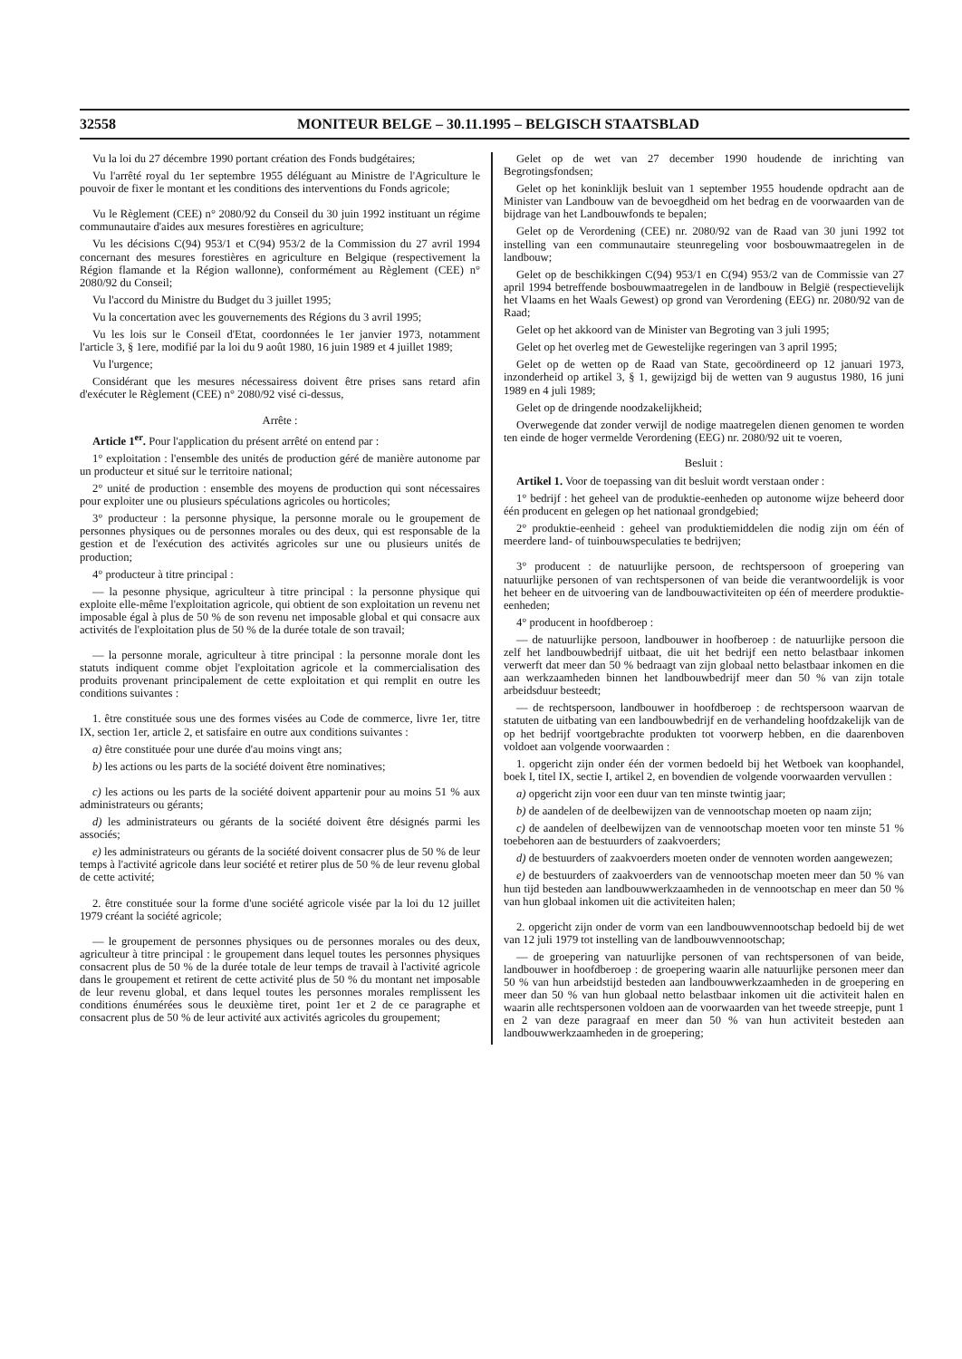32558 MONITEUR BELGE – 30.11.1995 – BELGISCH STAATSBLAD
Vu la loi du 27 décembre 1990 portant création des Fonds budgétaires;
Vu l'arrêté royal du 1er septembre 1955 déléguant au Ministre de l'Agriculture le pouvoir de fixer le montant et les conditions des interventions du Fonds agricole;
Vu le Règlement (CEE) n° 2080/92 du Conseil du 30 juin 1992 instituant un régime communautaire d'aides aux mesures forestières en agriculture;
Vu les décisions C(94) 953/1 et C(94) 953/2 de la Commission du 27 avril 1994 concernant des mesures forestières en agriculture en Belgique (respectivement la Région flamande et la Région wallonne), conformément au Règlement (CEE) n° 2080/92 du Conseil;
Vu l'accord du Ministre du Budget du 3 juillet 1995;
Vu la concertation avec les gouvernements des Régions du 3 avril 1995;
Vu les lois sur le Conseil d'Etat, coordonnées le 1er janvier 1973, notamment l'article 3, § 1ere, modifié par la loi du 9 août 1980, 16 juin 1989 et 4 juillet 1989;
Vu l'urgence;
Considérant que les mesures nécessairess doivent être prises sans retard afin d'exécuter le Règlement (CEE) n° 2080/92 visé ci-dessus,
Arrête :
Article 1<sup>er</sup>. Pour l'application du présent arrêté on entend par :
1° exploitation : l'ensemble des unités de production géré de manière autonome par un producteur et situé sur le territoire national;
2° unité de production : ensemble des moyens de production qui sont nécessaires pour exploiter une ou plusieurs spéculations agricoles ou horticoles;
3° producteur : la personne physique, la personne morale ou le groupement de personnes physiques ou de personnes morales ou des deux, qui est responsable de la gestion et de l'exécution des activités agricoles sur une ou plusieurs unités de production;
4° producteur à titre principal :
— la pesonne physique, agriculteur à titre principal : la personne physique qui exploite elle-même l'exploitation agricole, qui obtient de son exploitation un revenu net imposable égal à plus de 50 % de son revenu net imposable global et qui consacre aux activités de l'exploitation plus de 50 % de la durée totale de son travail;
— la personne morale, agriculteur à titre principal : la personne morale dont les statuts indiquent comme objet l'exploitation agricole et la commercialisation des produits provenant principalement de cette exploitation et qui remplit en outre les conditions suivantes :
1. être constituée sous une des formes visées au Code de commerce, livre 1er, titre IX, section 1er, article 2, et satisfaire en outre aux conditions suivantes :
a) être constituée pour une durée d'au moins vingt ans;
b) les actions ou les parts de la société doivent être nominatives;
c) les actions ou les parts de la société doivent appartenir pour au moins 51 % aux administrateurs ou gérants;
d) les administrateurs ou gérants de la société doivent être désignés parmi les associés;
e) les administrateurs ou gérants de la société doivent consacrer plus de 50 % de leur temps à l'activité agricole dans leur société et retirer plus de 50 % de leur revenu global de cette activité;
2. être constituée sour la forme d'une société agricole visée par la loi du 12 juillet 1979 créant la société agricole;
— le groupement de personnes physiques ou de personnes morales ou des deux, agriculteur à titre principal : le groupement dans lequel toutes les personnes physiques consacrent plus de 50 % de la durée totale de leur temps de travail à l'activité agricole dans le groupement et retirent de cette activité plus de 50 % du montant net imposable de leur revenu global, et dans lequel toutes les personnes morales remplissent les conditions énumérées sous le deuxième tiret, point 1er et 2 de ce paragraphe et consacrent plus de 50 % de leur activité aux activités agricoles du groupement;
Gelet op de wet van 27 december 1990 houdende de inrichting van Begrotingsfondsen;
Gelet op het koninklijk besluit van 1 september 1955 houdende opdracht aan de Minister van Landbouw van de bevoegdheid om het bedrag en de voorwaarden van de bijdrage van het Landbouwfonds te bepalen;
Gelet op de Verordening (CEE) nr. 2080/92 van de Raad van 30 juni 1992 tot instelling van een communautaire steunregeling voor bosbouwmaatregelen in de landbouw;
Gelet op de beschikkingen C(94) 953/1 en C(94) 953/2 van de Commissie van 27 april 1994 betreffende bosbouwmaatregelen in de landbouw in België (respectievelijk het Vlaams en het Waals Gewest) op grond van Verordening (EEG) nr. 2080/92 van de Raad;
Gelet op het akkoord van de Minister van Begroting van 3 juli 1995;
Gelet op het overleg met de Gewestelijke regeringen van 3 april 1995;
Gelet op de wetten op de Raad van State, gecoördineerd op 12 januari 1973, inzonderheid op artikel 3, § 1, gewijzigd bij de wetten van 9 augustus 1980, 16 juni 1989 en 4 juli 1989;
Gelet op de dringende noodzakelijkheid;
Overwegende dat zonder verwijl de nodige maatregelen dienen genomen te worden ten einde de hoger vermelde Verordening (EEG) nr. 2080/92 uit te voeren,
Besluit :
Artikel 1. Voor de toepassing van dit besluit wordt verstaan onder :
1° bedrijf : het geheel van de produktie-eenheden op autonome wijze beheerd door één producent en gelegen op het nationaal grondgebied;
2° produktie-eenheid : geheel van produktiemiddelen die nodig zijn om één of meerdere land- of tuinbouwspeculaties te bedrijven;
3° producent : de natuurlijke persoon, de rechtspersoon of groepering van natuurlijke personen of van rechtspersonen of van beide die verantwoordelijk is voor het beheer en de uitvoering van de landbouwactiviteiten op één of meerdere produktie-eenheden;
4° producent in hoofdberoep :
— de natuurlijke persoon, landbouwer in hoofberoep : de natuurlijke persoon die zelf het landbouwbedrijf uitbaat, die uit het bedrijf een netto belastbaar inkomen verwerft dat meer dan 50 % bedraagt van zijn globaal netto belastbaar inkomen en die aan werkzaamheden binnen het landbouwbedrijf meer dan 50 % van zijn totale arbeidsduur besteedt;
— de rechtspersoon, landbouwer in hoofdberoep : de rechtspersoon waarvan de statuten de uitbating van een landbouwbedrijf en de verhandeling hoofdzakelijk van de op het bedrijf voortgebrachte produkten tot voorwerp hebben, en die daarenboven voldoet aan volgende voorwaarden :
1. opgericht zijn onder één der vormen bedoeld bij het Wetboek van koophandel, boek I, titel IX, sectie I, artikel 2, en bovendien de volgende voorwaarden vervullen :
a) opgericht zijn voor een duur van ten minste twintig jaar;
b) de aandelen of de deelbewijzen van de vennootschap moeten op naam zijn;
c) de aandelen of deelbewijzen van de vennootschap moeten voor ten minste 51 % toebehoren aan de bestuurders of zaakvoerders;
d) de bestuurders of zaakvoerders moeten onder de vennoten worden aangewezen;
e) de bestuurders of zaakvoerders van de vennootschap moeten meer dan 50 % van hun tijd besteden aan landbouwwerkzaamheden in de vennootschap en meer dan 50 % van hun globaal inkomen uit die activiteiten halen;
2. opgericht zijn onder de vorm van een landbouwvennootschap bedoeld bij de wet van 12 juli 1979 tot instelling van de landbouwvennootschap;
— de groepering van natuurlijke personen of van rechtspersonen of van beide, landbouwer in hoofdberoep : de groepering waarin alle natuurlijke personen meer dan 50 % van hun arbeidstijd besteden aan landbouwwerkzaamheden in de groepering en meer dan 50 % van hun globaal netto belastbaar inkomen uit die activiteit halen en waarin alle rechtspersonen voldoen aan de voorwaarden van het tweede streepje, punt 1 en 2 van deze paragraaf en meer dan 50 % van hun activiteit besteden aan landbouwwerkzaamheden in de groepering;